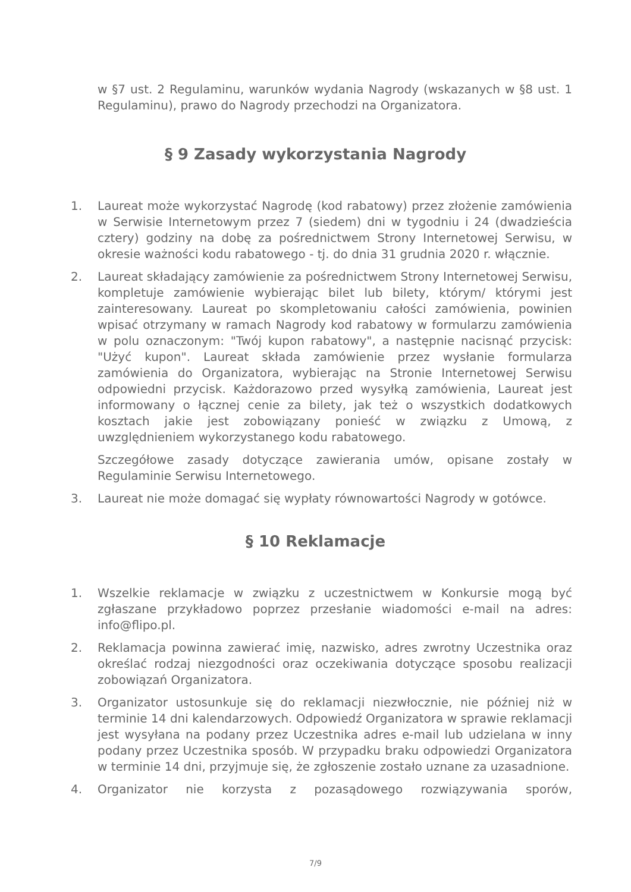w §7 ust. 2 Regulaminu, warunków wydania Nagrody (wskazanych w §8 ust. 1 Regulaminu), prawo do Nagrody przechodzi na Organizatora.
§ 9 Zasady wykorzystania Nagrody
1. Laureat może wykorzystać Nagrodę (kod rabatowy) przez złożenie zamówienia w Serwisie Internetowym przez 7 (siedem) dni w tygodniu i 24 (dwadzieścia cztery) godziny na dobę za pośrednictwem Strony Internetowej Serwisu, w okresie ważności kodu rabatowego - tj. do dnia 31 grudnia 2020 r. włącznie.
2. Laureat składający zamówienie za pośrednictwem Strony Internetowej Serwisu, kompletuje zamówienie wybierając bilet lub bilety, którym/ którymi jest zainteresowany. Laureat po skompletowaniu całości zamówienia, powinien wpisać otrzymany w ramach Nagrody kod rabatowy w formularzu zamówienia w polu oznaczonym: "Twój kupon rabatowy", a następnie nacisnąć przycisk: "Użyć kupon". Laureat składa zamówienie przez wysłanie formularza zamówienia do Organizatora, wybierając na Stronie Internetowej Serwisu odpowiedni przycisk. Każdorazowo przed wysyłką zamówienia, Laureat jest informowany o łącznej cenie za bilety, jak też o wszystkich dodatkowych kosztach jakie jest zobowiązany ponieść w związku z Umową, z uwzględnieniem wykorzystanego kodu rabatowego.
Szczegółowe zasady dotyczące zawierania umów, opisane zostały w Regulaminie Serwisu Internetowego.
3. Laureat nie może domagać się wypłaty równowartości Nagrody w gotówce.
§ 10 Reklamacje
1. Wszelkie reklamacje w związku z uczestnictwem w Konkursie mogą być zgłaszane przykładowo poprzez przesłanie wiadomości e-mail na adres: info@flipo.pl.
2. Reklamacja powinna zawierać imię, nazwisko, adres zwrotny Uczestnika oraz określać rodzaj niezgodności oraz oczekiwania dotyczące sposobu realizacji zobowiązań Organizatora.
3. Organizator ustosunkuje się do reklamacji niezwłocznie, nie później niż w terminie 14 dni kalendarzowych. Odpowiedź Organizatora w sprawie reklamacji jest wysyłana na podany przez Uczestnika adres e-mail lub udzielana w inny podany przez Uczestnika sposób. W przypadku braku odpowiedzi Organizatora w terminie 14 dni, przyjmuje się, że zgłoszenie zostało uznane za uzasadnione.
4. Organizator nie korzysta z pozasądowego rozwiązywania sporów,
7/9